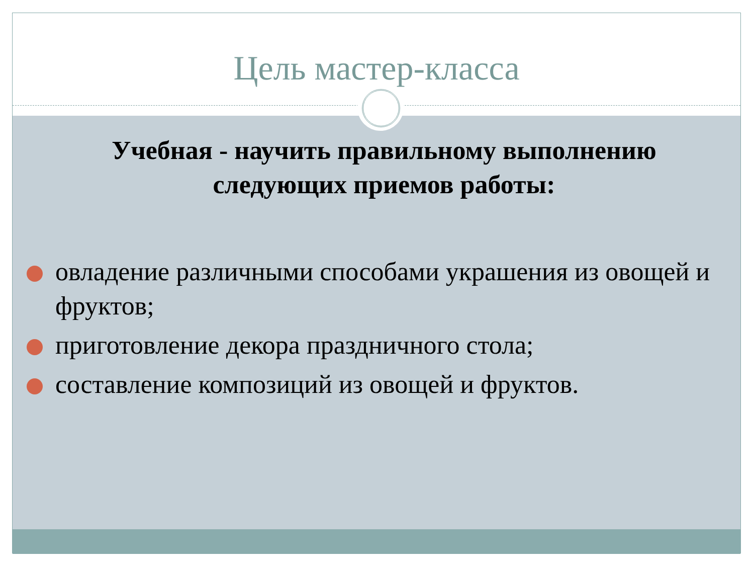Цель мастер-класса
Учебная - научить правильному выполнению следующих приемов работы:
овладение различными способами украшения из овощей и фруктов;
приготовление декора праздничного стола;
составление композиций из овощей и фруктов.